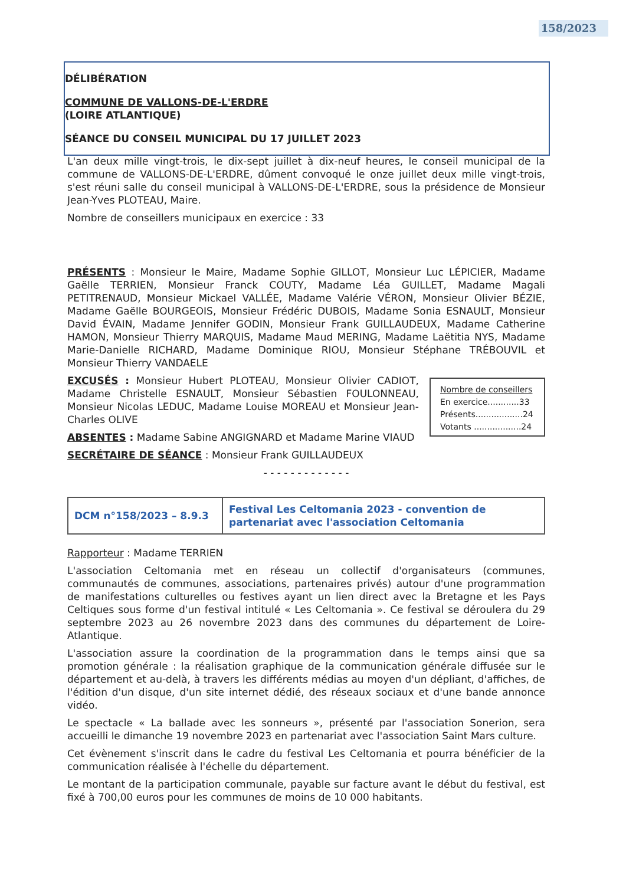158/2023
DÉLIBÉRATION
COMMUNE DE VALLONS-DE-L'ERDRE
(LOIRE ATLANTIQUE)
SÉANCE DU CONSEIL MUNICIPAL DU 17 JUILLET 2023
L'an deux mille vingt-trois, le dix-sept juillet à dix-neuf heures, le conseil municipal de la commune de VALLONS-DE-L'ERDRE, dûment convoqué le onze juillet deux mille vingt-trois, s'est réuni salle du conseil municipal à VALLONS-DE-L'ERDRE, sous la présidence de Monsieur Jean-Yves PLOTEAU, Maire.
Nombre de conseillers municipaux en exercice : 33
PRÉSENTS : Monsieur le Maire, Madame Sophie GILLOT, Monsieur Luc LÉPICIER, Madame Gaëlle TERRIEN, Monsieur Franck COUTY, Madame Léa GUILLET, Madame Magali PETITRENAUD, Monsieur Mickael VALLÉE, Madame Valérie VÉRON, Monsieur Olivier BÉZIE, Madame Gaëlle BOURGEOIS, Monsieur Frédéric DUBOIS, Madame Sonia ESNAULT, Monsieur David ÉVAIN, Madame Jennifer GODIN, Monsieur Frank GUILLAUDEUX, Madame Catherine HAMON, Monsieur Thierry MARQUIS, Madame Maud MERING, Madame Laëtitia NYS, Madame Marie-Danielle RICHARD, Madame Dominique RIOU, Monsieur Stéphane TRÉBOUVIL et Monsieur Thierry VANDAELE
EXCUSÉS : Monsieur Hubert PLOTEAU, Monsieur Olivier CADIOT, Madame Christelle ESNAULT, Monsieur Sébastien FOULONNEAU, Monsieur Nicolas LEDUC, Madame Louise MOREAU et Monsieur Jean-Charles OLIVE
ABSENTES : Madame Sabine ANGIGNARD et Madame Marine VIAUD
Nombre de conseillers
En exercice............33
Présents..................24
Votants ..................24
SECRÉTAIRE DE SÉANCE : Monsieur Frank GUILLAUDEUX
- - - - - - - - - - - - -
| DCM n°158/2023 – 8.9.3 | Festival Les Celtomania 2023 - convention de partenariat avec l'association Celtomania |
Rapporteur : Madame TERRIEN
L'association Celtomania met en réseau un collectif d'organisateurs (communes, communautés de communes, associations, partenaires privés) autour d'une programmation de manifestations culturelles ou festives ayant un lien direct avec la Bretagne et les Pays Celtiques sous forme d'un festival intitulé « Les Celtomania ». Ce festival se déroulera du 29 septembre 2023 au 26 novembre 2023 dans des communes du département de Loire-Atlantique.
L'association assure la coordination de la programmation dans le temps ainsi que sa promotion générale : la réalisation graphique de la communication générale diffusée sur le département et au-delà, à travers les différents médias au moyen d'un dépliant, d'affiches, de l'édition d'un disque, d'un site internet dédié, des réseaux sociaux et d'une bande annonce vidéo.
Le spectacle « La ballade avec les sonneurs », présenté par l'association Sonerion, sera accueilli le dimanche 19 novembre 2023 en partenariat avec l'association Saint Mars culture.
Cet évènement s'inscrit dans le cadre du festival Les Celtomania et pourra bénéficier de la communication réalisée à l'échelle du département.
Le montant de la participation communale, payable sur facture avant le début du festival, est fixé à 700,00 euros pour les communes de moins de 10 000 habitants.